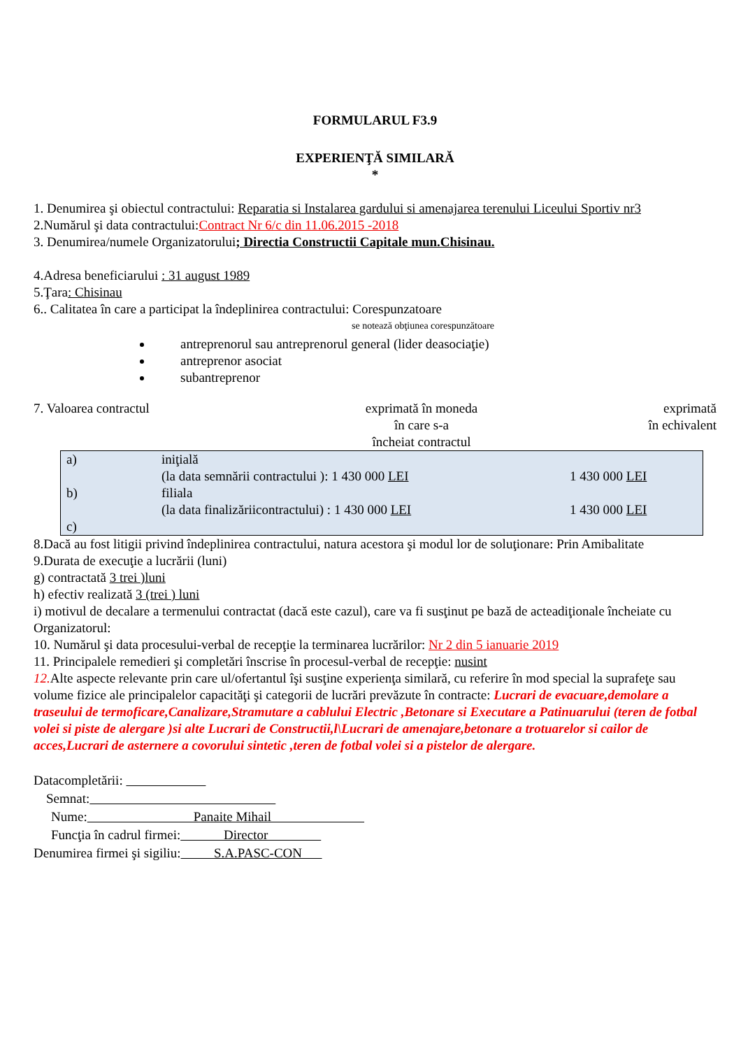FORMULARUL F3.9
EXPERIENŢĂ SIMILARĂ
*
1. Denumirea şi obiectul contractului: Reparatia si Instalarea gardului si amenajarea terenului Liceului Sportiv nr3
2.Numărul şi data contractului:Contract Nr 6/c din 11.06.2015 -2018
3. Denumirea/numele Organizatorului; Directia Constructii Capitale mun.Chisinau.
4.Adresa beneficiarului : 31 august 1989
5.Ţara: Chisinau
6.. Calitatea în care a participat la îndeplinirea contractului: Corespunzatoare
se notează obţiunea corespunzătoare
antreprenorul sau antreprenorul general (lider deasociaţie)
antreprenor asociat
subantreprenor
7. Valoarea contractul exprimată în moneda
în care s-a
încheiat contractul
exprimată
în echivalent
| a) | iniţială | |
| | (la data semnării contractului ): 1 430 000 LEI | 1 430 000 LEI |
| b) | filiala | |
| | (la data finalizăriicontractului) : 1 430 000 LEI | 1 430 000 LEI |
| c) | | |
8.Dacă au fost litigii privind îndeplinirea contractului, natura acestora şi modul lor de soluţionare: Prin Amibalitate
9.Durata de execuţie a lucrării (luni)
g) contractată 3 trei )luni
h) efectiv realizată 3 (trei ) luni
i) motivul de decalare a termenului contractat (dacă este cazul), care va fi susţinut pe bază de acteadiţionale încheiate cu Organizatorul:
10. Numărul şi data procesului-verbal de recepţie la terminarea lucrărilor: Nr 2 din 5 ianuarie 2019
11. Principalele remedieri şi completări înscrise în procesul-verbal de recepţie: nusint
12. Alte aspecte relevante prin care ul/ofertantul îşi susţine experienţa similară, cu referire în mod special la suprafeţe sau volume fizice ale principalelor capacităţi şi categorii de lucrări prevăzute în contracte: Lucrari de evacuare,demolare a traseului de termoficare,Canalizare,Stramutare a cablului Electric ,Betonare si Executare a Patinuarului (teren de fotbal volei si piste de alergare )si alte Lucrari de Constructii,l\Lucrari de amenajare,betonare a trotuarelor si cailor de acces,Lucrari de asternere a covorului sintetic ,teren de fotbal volei si a pistelor de alergare.
Datacompletării:
Semnat:
Nume: Panaite Mihail
Funcţia în cadrul firmei: Director
Denumirea firmei şi sigiliu: S.A.PASC-CON